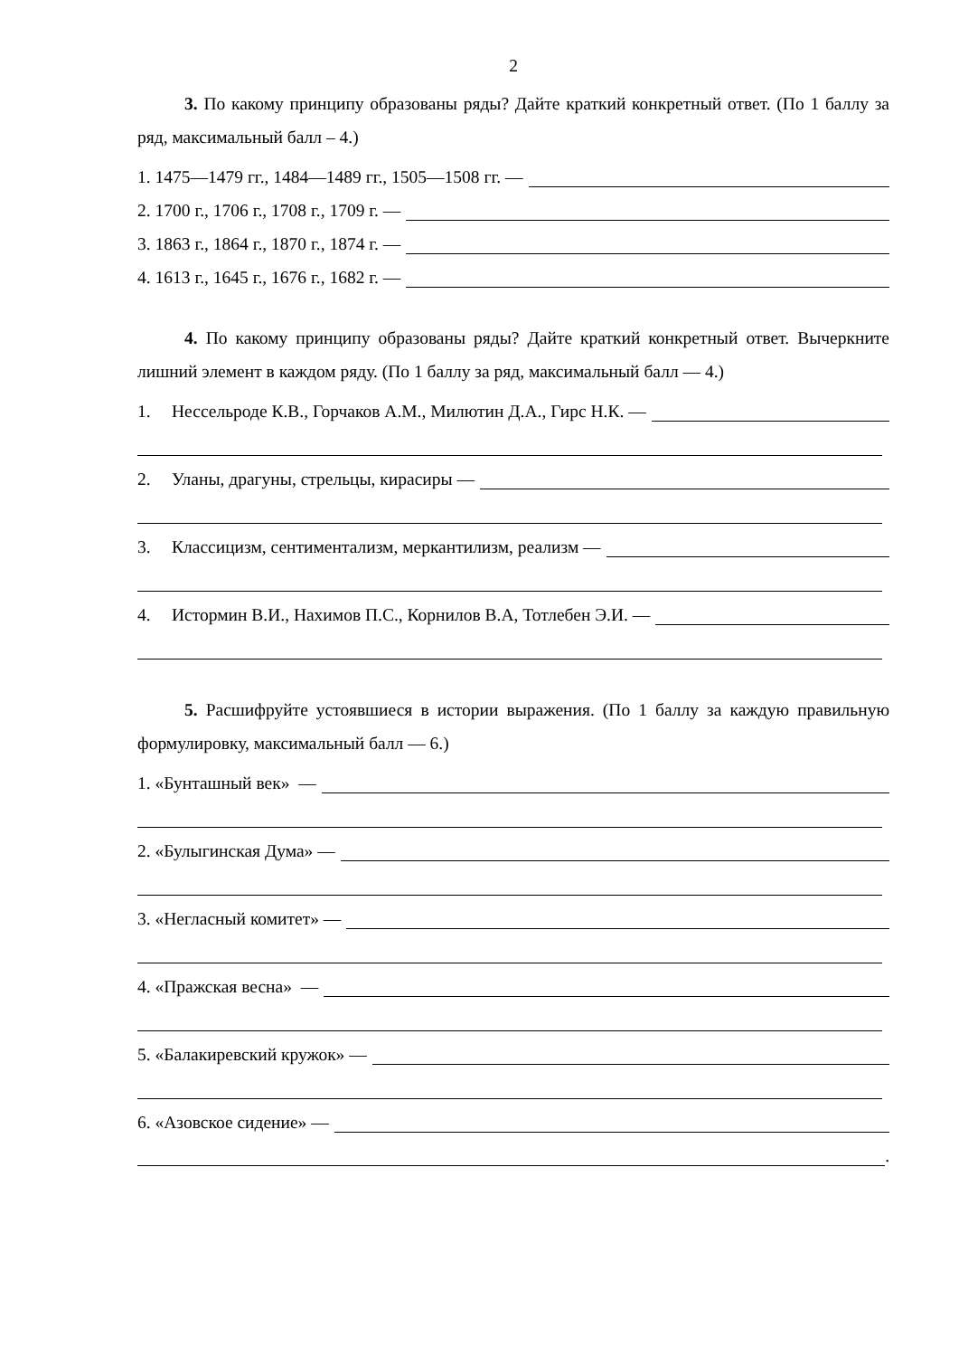2
3. По какому принципу образованы ряды? Дайте краткий конкретный ответ. (По 1 баллу за ряд, максимальный балл – 4.)
1. 1475—1479 гг., 1484—1489 гг., 1505—1508 гг. —
2. 1700 г., 1706 г., 1708 г., 1709 г. —
3. 1863 г., 1864 г., 1870 г., 1874 г. —
4. 1613 г., 1645 г., 1676 г., 1682 г. —
4. По какому принципу образованы ряды? Дайте краткий конкретный ответ. Вычеркните лишний элемент в каждом ряду. (По 1 баллу за ряд, максимальный балл — 4.)
1. Нессельроде К.В., Горчаков А.М., Милютин Д.А., Гирс Н.К. —
2. Уланы, драгуны, стрельцы, кирасиры —
3. Классицизм, сентиментализм, меркантилизм, реализм —
4. Истормин В.И., Нахимов П.С., Корнилов В.А, Тотлебен Э.И. —
5. Расшифруйте устоявшиеся в истории выражения. (По 1 баллу за каждую правильную формулировку, максимальный балл — 6.)
1. «Бунташный век» —
2. «Булыгинская Дума» —
3. «Негласный комитет» —
4. «Пражская весна» —
5. «Балакиревский кружок» —
6. «Азовское сидение» —
.